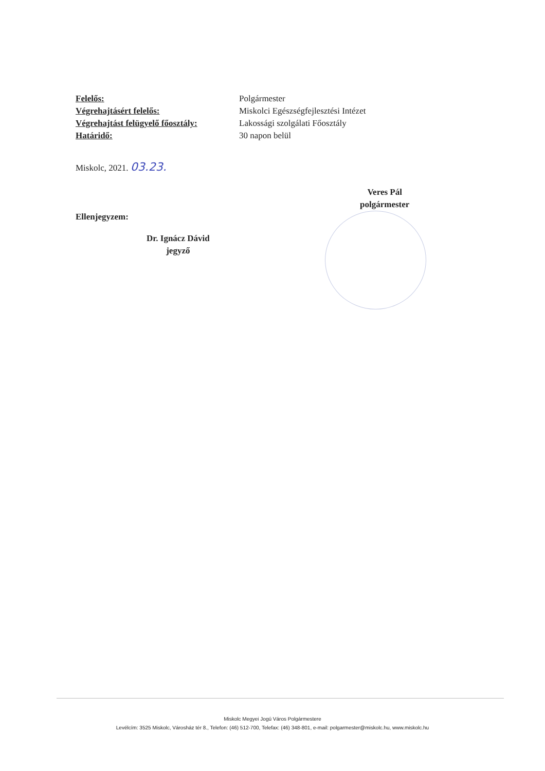| Felelős: | Polgármester |
| Végrehajtásért felelős: | Miskolci Egészségfejlesztési Intézet |
| Végrehajtást felügyelő főosztály: | Lakossági szolgálati Főosztály |
| Határidő: | 30 napon belül |
Miskolc, 2021. 03.23.
Ellenjegyzem:
Dr. Ignácz Dávid
jegyző
Veres Pál
polgármester
Miskolc Megyei Jogú Város Polgármestere
Levélcím: 3525 Miskolc, Városház tér 8., Telefon: (46) 512-700, Telefax: (46) 348-801, e-mail: polgarmester@miskolc.hu, www.miskolc.hu